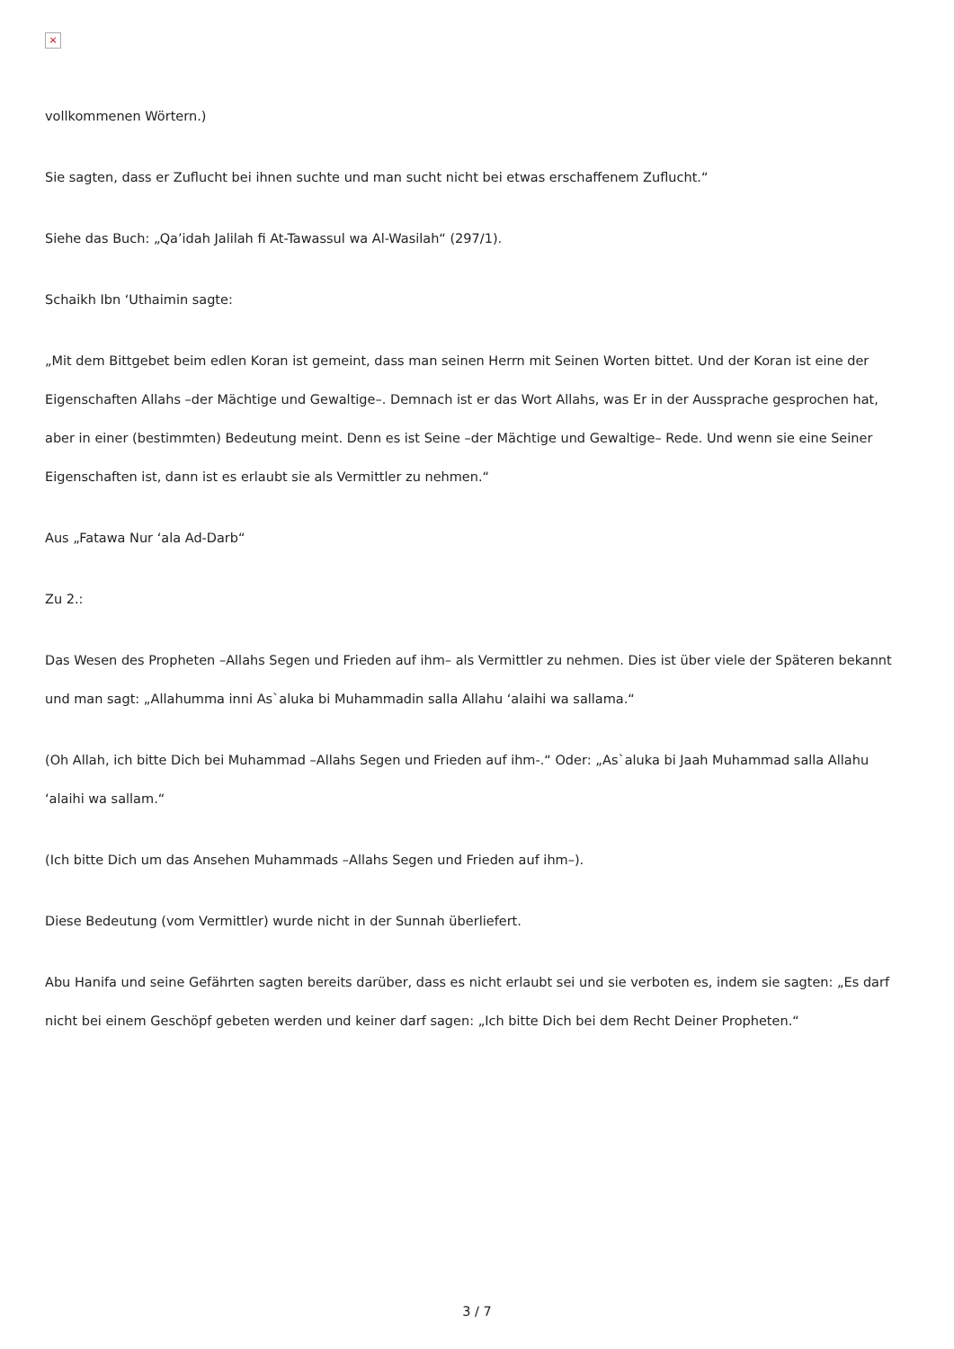×
vollkommenen Wörtern.)
Sie sagten, dass er Zuflucht bei ihnen suchte und man sucht nicht bei etwas erschaffenem Zuflucht.“
Siehe das Buch: „Qa’idah Jalilah fi At-Tawassul wa Al-Wasilah“ (297/1).
Schaikh Ibn ‘Uthaimin sagte:
„Mit dem Bittgebet beim edlen Koran ist gemeint, dass man seinen Herrn mit Seinen Worten bittet. Und der Koran ist eine der Eigenschaften Allahs –der Mächtige und Gewaltige–. Demnach ist er das Wort Allahs, was Er in der Aussprache gesprochen hat, aber in einer (bestimmten) Bedeutung meint. Denn es ist Seine –der Mächtige und Gewaltige– Rede. Und wenn sie eine Seiner Eigenschaften ist, dann ist es erlaubt sie als Vermittler zu nehmen.“
Aus „Fatawa Nur ‘ala Ad-Darb“
Zu 2.:
Das Wesen des Propheten –Allahs Segen und Frieden auf ihm– als Vermittler zu nehmen. Dies ist über viele der Späteren bekannt und man sagt: „Allahumma inni As`aluka bi Muhammadin salla Allahu ‘alaihi wa sallama.“
(Oh Allah, ich bitte Dich bei Muhammad –Allahs Segen und Frieden auf ihm-.“ Oder: „As`aluka bi Jaah Muhammad salla Allahu ‘alaihi wa sallam.“
(Ich bitte Dich um das Ansehen Muhammads –Allahs Segen und Frieden auf ihm–).
Diese Bedeutung (vom Vermittler) wurde nicht in der Sunnah überliefert.
Abu Hanifa und seine Gefährten sagten bereits darüber, dass es nicht erlaubt sei und sie verboten es, indem sie sagten: „Es darf nicht bei einem Geschöpf gebeten werden und keiner darf sagen: „Ich bitte Dich bei dem Recht Deiner Propheten.“
3 / 7